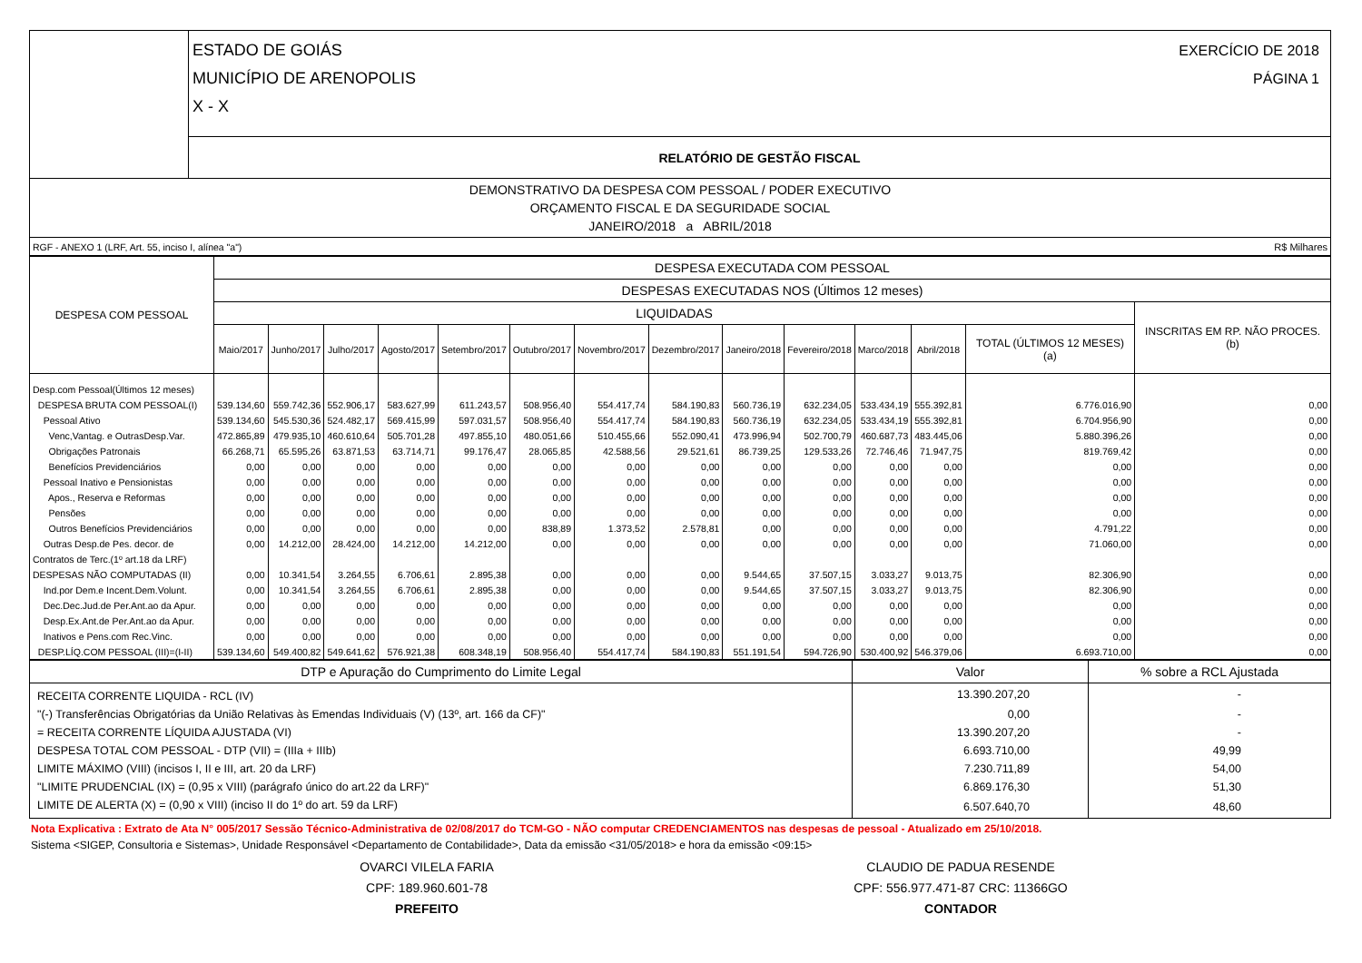| | ESTADO DE GOIÁS MUNICÍPIO DE ARENOPOLIS X - X | EXERCÍCIO DE 2018 PÁGINA 1 |
| | RELATÓRIO DE GESTÃO FISCAL | |
| DEMONSTRATIVO DA DESPESA COM PESSOAL / PODER EXECUTIVO ORÇAMENTO FISCAL E DA SEGURIDADE SOCIAL JANEIRO/2018 a ABRIL/2018 |
| RGF - ANEXO 1 (LRF, Art. 55, inciso I, alínea "a") | R$ Milhares |
| DESPESA COM PESSOAL | DESPESA EXECUTADA COM PESSOAL | | | | | | | | | | | | | |
| --- | --- | --- | --- | --- | --- | --- | --- | --- | --- | --- | --- | --- | --- | --- |
| | DESPESAS EXECUTADAS NOS (Últimos 12 meses) | | | | | | | | | | | | | |
| | LIQUIDADAS | | | | | | | | | | | | | INSCRITAS EM RP. NÃO PROCES. (b) |
| | Maio/2017 | Junho/2017 | Julho/2017 | Agosto/2017 | Setembro/2017 | Outubro/2017 | Novembro/2017 | Dezembro/2017 | Janeiro/2018 | Fevereiro/2018 | Marco/2018 | Abril/2018 | TOTAL (ÚLTIMOS 12 MESES) (a) | |
| Desp.com Pessoal(Últimos 12 meses) | | | | | | | | | | | | | | |
| DESPESA BRUTA COM PESSOAL(I) | 539.134,60 | 559.742,36 | 552.906,17 | 583.627,99 | 611.243,57 | 508.956,40 | 554.417,74 | 584.190,83 | 560.736,19 | 632.234,05 | 533.434,19 | 555.392,81 | 6.776.016,90 | 0,00 |
| Pessoal Ativo | 539.134,60 | 545.530,36 | 524.482,17 | 569.415,99 | 597.031,57 | 508.956,40 | 554.417,74 | 584.190,83 | 560.736,19 | 632.234,05 | 533.434,19 | 555.392,81 | 6.704.956,90 | 0,00 |
| Venc,Vantag. e OutrasDesp.Var. | 472.865,89 | 479.935,10 | 460.610,64 | 505.701,28 | 497.855,10 | 480.051,66 | 510.455,66 | 552.090,41 | 473.996,94 | 502.700,79 | 460.687,73 | 483.445,06 | 5.880.396,26 | 0,00 |
| Obrigações Patronais | 66.268,71 | 65.595,26 | 63.871,53 | 63.714,71 | 99.176,47 | 28.065,85 | 42.588,56 | 29.521,61 | 86.739,25 | 129.533,26 | 72.746,46 | 71.947,75 | 819.769,42 | 0,00 |
| Benefícios Previdenciários | 0,00 | 0,00 | 0,00 | 0,00 | 0,00 | 0,00 | 0,00 | 0,00 | 0,00 | 0,00 | 0,00 | 0,00 | 0,00 | 0,00 |
| Pessoal Inativo e Pensionistas | 0,00 | 0,00 | 0,00 | 0,00 | 0,00 | 0,00 | 0,00 | 0,00 | 0,00 | 0,00 | 0,00 | 0,00 | 0,00 | 0,00 |
| Apos., Reserva e Reformas | 0,00 | 0,00 | 0,00 | 0,00 | 0,00 | 0,00 | 0,00 | 0,00 | 0,00 | 0,00 | 0,00 | 0,00 | 0,00 | 0,00 |
| Pensões | 0,00 | 0,00 | 0,00 | 0,00 | 0,00 | 0,00 | 0,00 | 0,00 | 0,00 | 0,00 | 0,00 | 0,00 | 0,00 | 0,00 |
| Outros Benefícios Previdenciários | 0,00 | 0,00 | 0,00 | 0,00 | 0,00 | 838,89 | 1.373,52 | 2.578,81 | 0,00 | 0,00 | 0,00 | 0,00 | 4.791,22 | 0,00 |
| Outras Desp.de Pes. decor. de | 0,00 | 14.212,00 | 28.424,00 | 14.212,00 | 14.212,00 | 0,00 | 0,00 | 0,00 | 0,00 | 0,00 | 0,00 | 0,00 | 71.060,00 | 0,00 |
| Contratos de Terc.(1º art.18 da LRF) | | | | | | | | | | | | | | |
| DESPESAS NÃO COMPUTADAS (II) | 0,00 | 10.341,54 | 3.264,55 | 6.706,61 | 2.895,38 | 0,00 | 0,00 | 0,00 | 9.544,65 | 37.507,15 | 3.033,27 | 9.013,75 | 82.306,90 | 0,00 |
| Ind.por Dem.e Incent.Dem.Volunt. | 0,00 | 10.341,54 | 3.264,55 | 6.706,61 | 2.895,38 | 0,00 | 0,00 | 0,00 | 9.544,65 | 37.507,15 | 3.033,27 | 9.013,75 | 82.306,90 | 0,00 |
| Dec.Dec.Jud.de Per.Ant.ao da Apur. | 0,00 | 0,00 | 0,00 | 0,00 | 0,00 | 0,00 | 0,00 | 0,00 | 0,00 | 0,00 | 0,00 | 0,00 | 0,00 | 0,00 |
| Desp.Ex.Ant.de Per.Ant.ao da Apur. | 0,00 | 0,00 | 0,00 | 0,00 | 0,00 | 0,00 | 0,00 | 0,00 | 0,00 | 0,00 | 0,00 | 0,00 | 0,00 | 0,00 |
| Inativos e Pens.com Rec.Vinc. | 0,00 | 0,00 | 0,00 | 0,00 | 0,00 | 0,00 | 0,00 | 0,00 | 0,00 | 0,00 | 0,00 | 0,00 | 0,00 | 0,00 |
| DESP.LÍQ.COM PESSOAL (III)=(I-II) | 539.134,60 | 549.400,82 | 549.641,62 | 576.921,38 | 608.348,19 | 508.956,40 | 554.417,74 | 584.190,83 | 551.191,54 | 594.726,90 | 530.400,92 | 546.379,06 | 6.693.710,00 | 0,00 |
| DTP e Apuração do Cumprimento do Limite Legal | Valor | % sobre a RCL Ajustada |
| RECEITA CORRENTE LIQUIDA - RCL (IV) | 13.390.207,20 | - |
| "(-) Transferências Obrigatórias da União Relativas às Emendas Individuais (V) (13º, art. 166 da CF)" | 0,00 | - |
| = RECEITA CORRENTE LÍQUIDA AJUSTADA (VI) | 13.390.207,20 | - |
| DESPESA TOTAL COM PESSOAL - DTP (VII) = (IIIa + IIIb) | 6.693.710,00 | 49,99 |
| LIMITE MÁXIMO (VIII) (incisos I, II e III, art. 20 da LRF) | 7.230.711,89 | 54,00 |
| "LIMITE PRUDENCIAL (IX) = (0,95 x VIII) (parágrafo único do art.22 da LRF)" | 6.869.176,30 | 51,30 |
| LIMITE DE ALERTA (X) = (0,90 x VIII) (inciso II do 1º do art. 59 da LRF) | 6.507.640,70 | 48,60 |
Nota Explicativa : Extrato de Ata N° 005/2017 Sessão Técnico-Administrativa de 02/08/2017 do TCM-GO - NÃO computar CREDENCIAMENTOS nas despesas de pessoal - Atualizado em 25/10/2018.
Sistema <SIGEP, Consultoria e Sistemas>, Unidade Responsável <Departamento de Contabilidade>, Data da emissão <31/05/2018> e hora da emissão <09:15>
OVARCI VILELA FARIA
CPF: 189.960.601-78
PREFEITO
CLAUDIO DE PADUA RESENDE
CPF: 556.977.471-87 CRC: 11366GO
CONTADOR